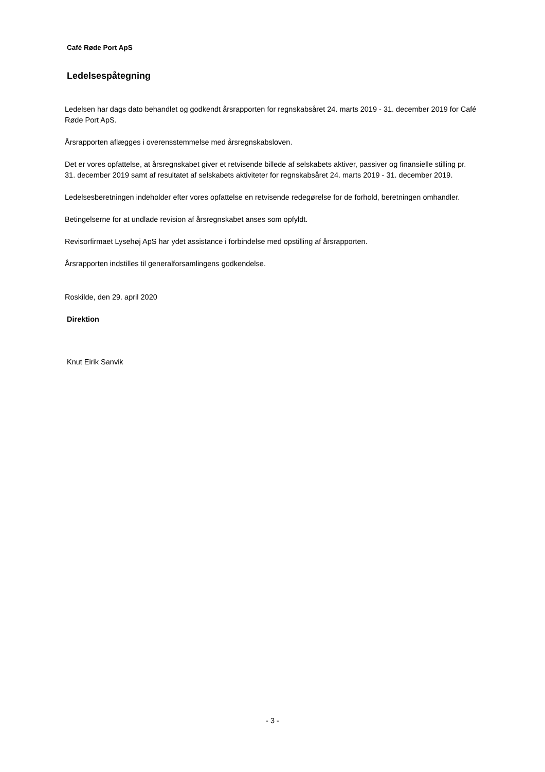Café Røde Port ApS
Ledelsespåtegning
Ledelsen har dags dato behandlet og godkendt årsrapporten for regnskabsåret 24. marts 2019 - 31. december 2019 for Café Røde Port ApS.
Årsrapporten aflægges i overensstemmelse med årsregnskabsloven.
Det er vores opfattelse, at årsregnskabet giver et retvisende billede af selskabets aktiver, passiver og finansielle stilling pr. 31. december 2019 samt af resultatet af selskabets aktiviteter for regnskabsåret 24. marts 2019 - 31. december 2019.
Ledelsesberetningen indeholder efter vores opfattelse en retvisende redegørelse for de forhold, beretningen omhandler.
Betingelserne for at undlade revision af årsregnskabet anses som opfyldt.
Revisorfirmaet Lysehøj ApS har ydet assistance i forbindelse med opstilling af årsrapporten.
Årsrapporten indstilles til generalforsamlingens godkendelse.
Roskilde, den 29. april 2020
Direktion
Knut Eirik Sanvik
- 3 -